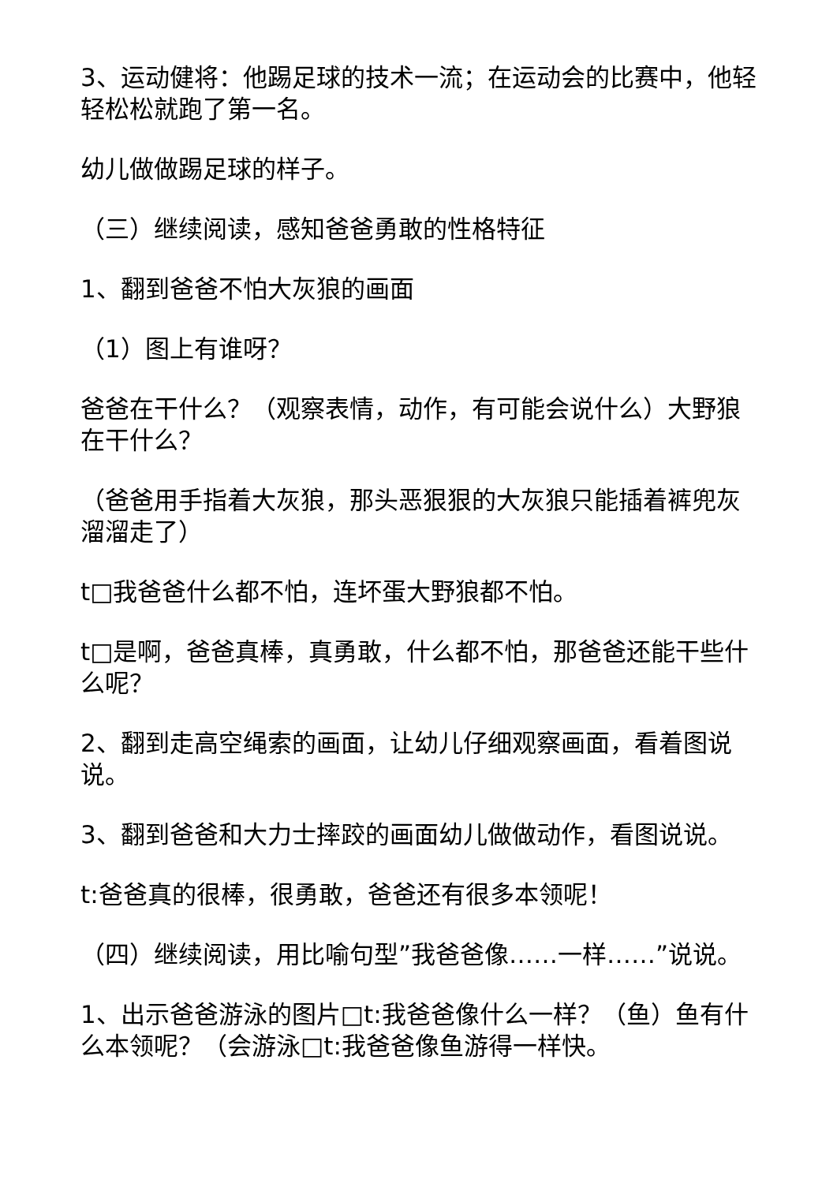3、运动健将：他踢足球的技术一流；在运动会的比赛中，他轻轻松松就跑了第一名。
幼儿做做踢足球的样子。
（三）继续阅读，感知爸爸勇敢的性格特征
1、翻到爸爸不怕大灰狼的画面
（1）图上有谁呀？
爸爸在干什么？（观察表情，动作，有可能会说什么）大野狼在干什么？
（爸爸用手指着大灰狼，那头恶狠狠的大灰狼只能插着裤兜灰溜溜走了）
t□我爸爸什么都不怕，连坏蛋大野狼都不怕。
t□是啊，爸爸真棒，真勇敢，什么都不怕，那爸爸还能干些什么呢？
2、翻到走高空绳索的画面，让幼儿仔细观察画面，看着图说说。
3、翻到爸爸和大力士摔跤的画面幼儿做做动作，看图说说。
t:爸爸真的很棒，很勇敢，爸爸还有很多本领呢！
（四）继续阅读，用比喻句型”我爸爸像……一样……”说说。
1、出示爸爸游泳的图片□t:我爸爸像什么一样？（鱼）鱼有什么本领呢？（会游泳□t:我爸爸像鱼游得一样快。